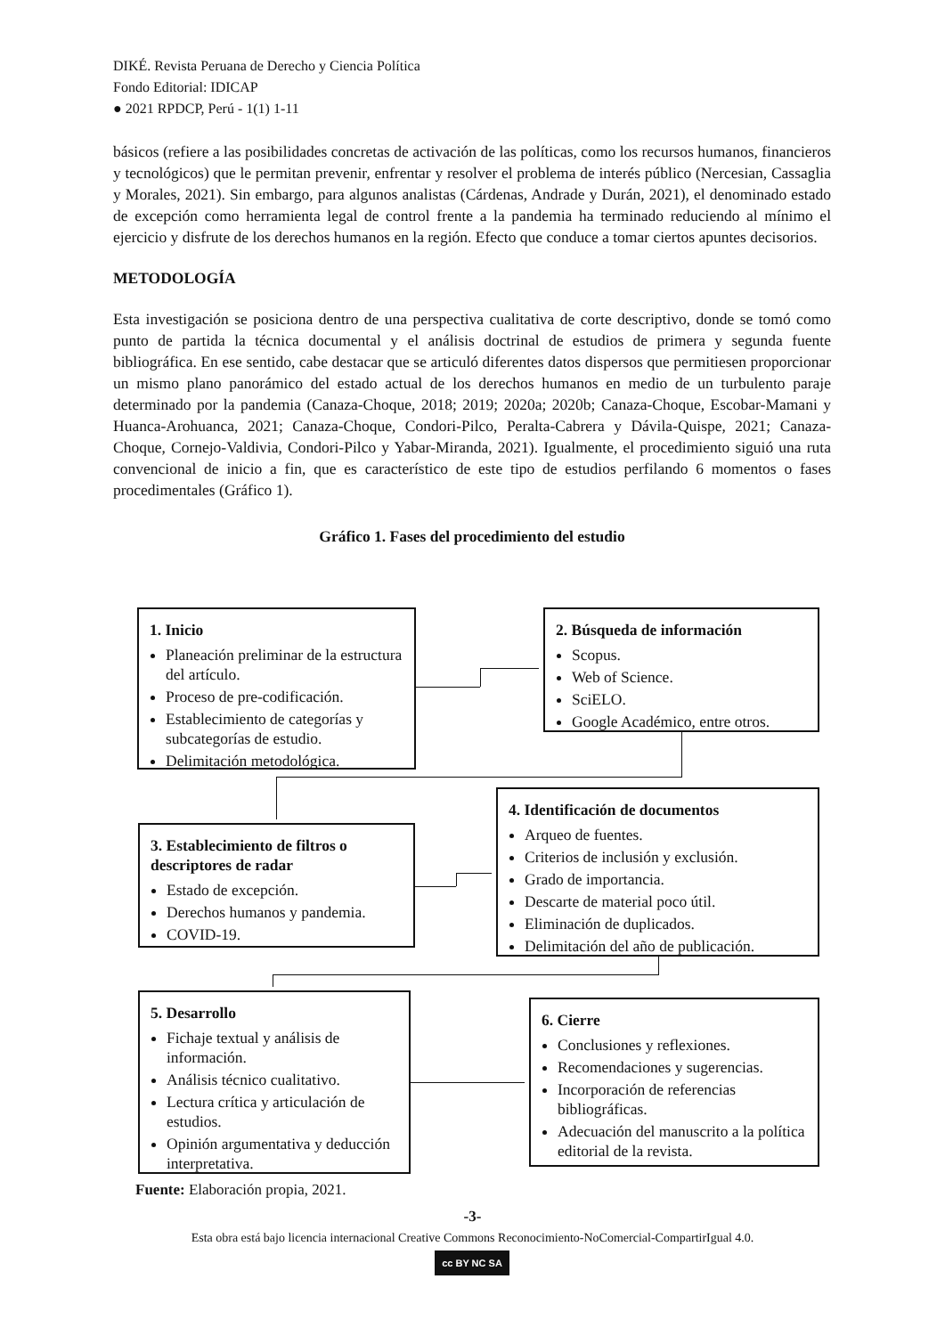DIKÉ. Revista Peruana de Derecho y Ciencia Política
Fondo Editorial: IDICAP
● 2021 RPDCP, Perú - 1(1) 1-11
básicos (refiere a las posibilidades concretas de activación de las políticas, como los recursos humanos, financieros y tecnológicos) que le permitan prevenir, enfrentar y resolver el problema de interés público (Nercesian, Cassaglia y Morales, 2021). Sin embargo, para algunos analistas (Cárdenas, Andrade y Durán, 2021), el denominado estado de excepción como herramienta legal de control frente a la pandemia ha terminado reduciendo al mínimo el ejercicio y disfrute de los derechos humanos en la región. Efecto que conduce a tomar ciertos apuntes decisorios.
METODOLOGÍA
Esta investigación se posiciona dentro de una perspectiva cualitativa de corte descriptivo, donde se tomó como punto de partida la técnica documental y el análisis doctrinal de estudios de primera y segunda fuente bibliográfica. En ese sentido, cabe destacar que se articuló diferentes datos dispersos que permitiesen proporcionar un mismo plano panorámico del estado actual de los derechos humanos en medio de un turbulento paraje determinado por la pandemia (Canaza-Choque, 2018; 2019; 2020a; 2020b; Canaza-Choque, Escobar-Mamani y Huanca-Arohuanca, 2021; Canaza-Choque, Condori-Pilco, Peralta-Cabrera y Dávila-Quispe, 2021; Canaza-Choque, Cornejo-Valdivia, Condori-Pilco y Yabar-Miranda, 2021). Igualmente, el procedimiento siguió una ruta convencional de inicio a fin, que es característico de este tipo de estudios perfilando 6 momentos o fases procedimentales (Gráfico 1).
Gráfico 1. Fases del procedimiento del estudio
1. Inicio
Planeación preliminar de la estructura del artículo.
Proceso de pre-codificación.
Establecimiento de categorías y subcategorías de estudio.
Delimitación metodológica.
2. Búsqueda de información
Scopus.
Web of Science.
SciELO.
Google Académico, entre otros.
3. Establecimiento de filtros o descriptores de radar
Estado de excepción.
Derechos humanos y pandemia.
COVID-19.
4. Identificación de documentos
Arqueo de fuentes.
Criterios de inclusión y exclusión.
Grado de importancia.
Descarte de material poco útil.
Eliminación de duplicados.
Delimitación del año de publicación.
5. Desarrollo
Fichaje textual y análisis de información.
Análisis técnico cualitativo.
Lectura crítica y articulación de estudios.
Opinión argumentativa y deducción interpretativa.
6. Cierre
Conclusiones y reflexiones.
Recomendaciones y sugerencias.
Incorporación de referencias bibliográficas.
Adecuación del manuscrito a la política editorial de la revista.
Fuente: Elaboración propia, 2021.
-3-
Esta obra está bajo licencia internacional Creative Commons Reconocimiento-NoComercial-CompartirIgual 4.0.
cc BY NC SA